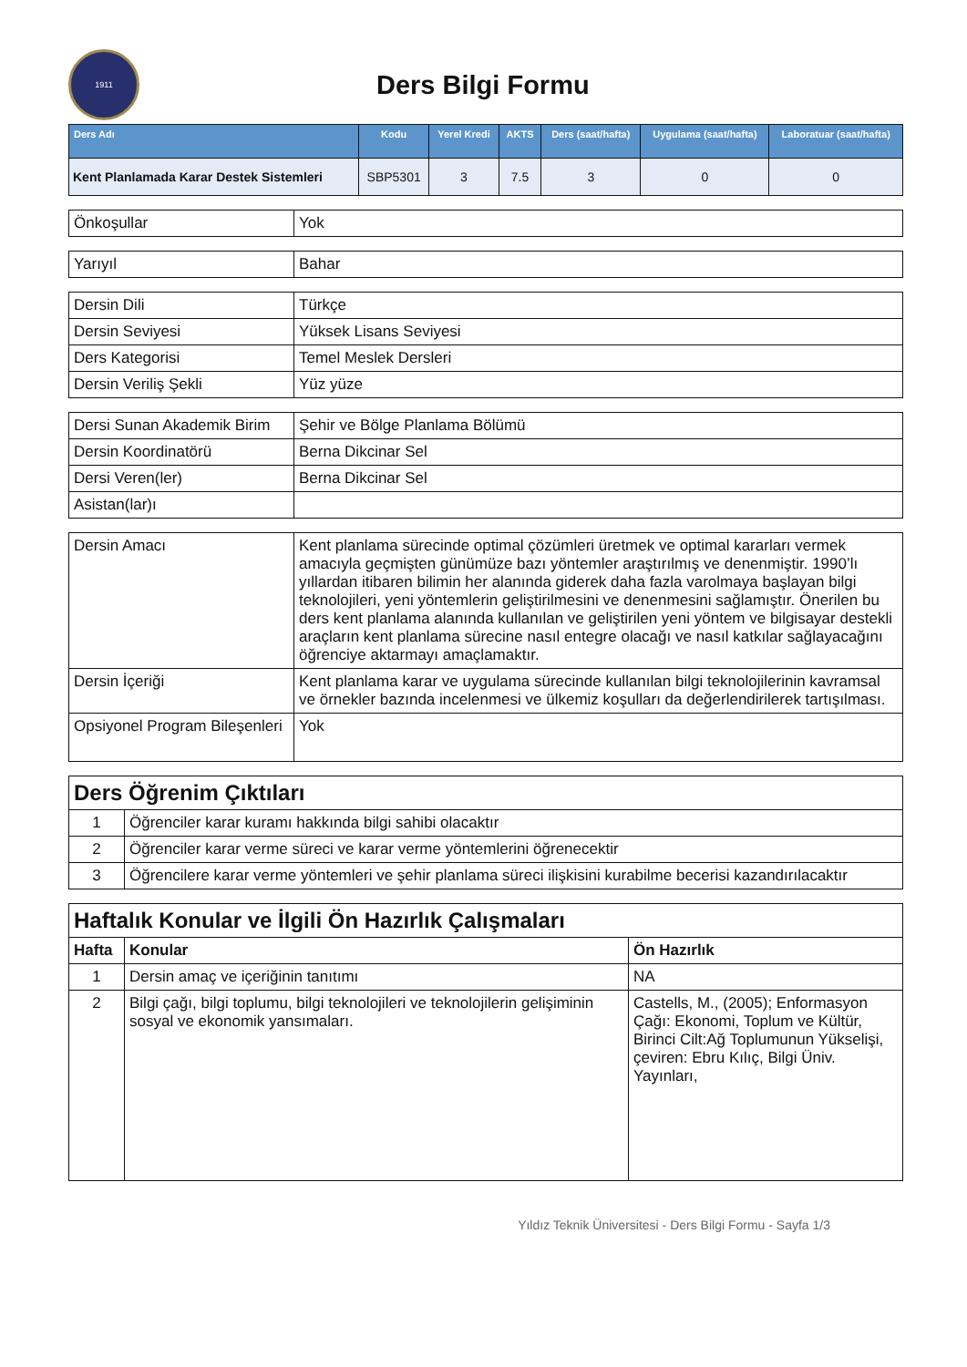1911
Ders Bilgi Formu
| Ders Adı | Kodu | Yerel Kredi | AKTS | Ders (saat/hafta) | Uygulama (saat/hafta) | Laboratuar (saat/hafta) |
| --- | --- | --- | --- | --- | --- | --- |
| Kent Planlamada Karar Destek Sistemleri | SBP5301 | 3 | 7.5 | 3 | 0 | 0 |
| Önkoşullar | Yok |
| Yarıyıl | Bahar |
| Dersin Dili | Türkçe |
| Dersin Seviyesi | Yüksek Lisans Seviyesi |
| Ders Kategorisi | Temel Meslek Dersleri |
| Dersin Veriliş Şekli | Yüz yüze |
| Dersi Sunan Akademik Birim | Şehir ve Bölge Planlama Bölümü |
| Dersin Koordinatörü | Berna Dikcinar Sel |
| Dersi Veren(ler) | Berna Dikcinar Sel |
| Asistan(lar)ı | |
| Dersin Amacı | Kent planlama sürecinde optimal çözümleri üretmek ve optimal kararları vermek amacıyla geçmişten günümüze bazı yöntemler araştırılmış ve denenmiştir. 1990’lı yıllardan itibaren bilimin her alanında giderek daha fazla varolmaya başlayan bilgi teknolojileri, yeni yöntemlerin geliştirilmesini ve denenmesini sağlamıştır. Önerilen bu ders kent planlama alanında kullanılan ve geliştirilen yeni yöntem ve bilgisayar destekli araçların kent planlama sürecine nasıl entegre olacağı ve nasıl katkılar sağlayacağını öğrenciye aktarmayı amaçlamaktır. |
| Dersin İçeriği | Kent planlama karar ve uygulama sürecinde kullanılan bilgi teknolojilerinin kavramsal ve örnekler bazında incelenmesi ve ülkemiz koşulları da değerlendirilerek tartışılması. |
| Opsiyonel Program Bileşenleri | Yok |
| Ders Öğrenim Çıktıları | |
| 1 | Öğrenciler karar kuramı hakkında bilgi sahibi olacaktır |
| 2 | Öğrenciler karar verme süreci ve karar verme yöntemlerini öğrenecektir |
| 3 | Öğrencilere karar verme yöntemleri ve şehir planlama süreci ilişkisini kurabilme becerisi kazandırılacaktır |
| Haftalık Konular ve İlgili Ön Hazırlık Çalışmaları | | |
| Hafta | Konular | Ön Hazırlık |
| 1 | Dersin amaç ve içeriğinin tanıtımı | NA |
| 2 | Bilgi çağı, bilgi toplumu, bilgi teknolojileri ve teknolojilerin gelişiminin sosyal ve ekonomik yansımaları. | Castells, M., (2005); Enformasyon Çağı: Ekonomi, Toplum ve Kültür, Birinci Cilt:Ağ Toplumunun Yükselişi, çeviren: Ebru Kılıç, Bilgi Üniv. Yayınları, |
Yıldız Teknik Üniversitesi - Ders Bilgi Formu - Sayfa 1/3